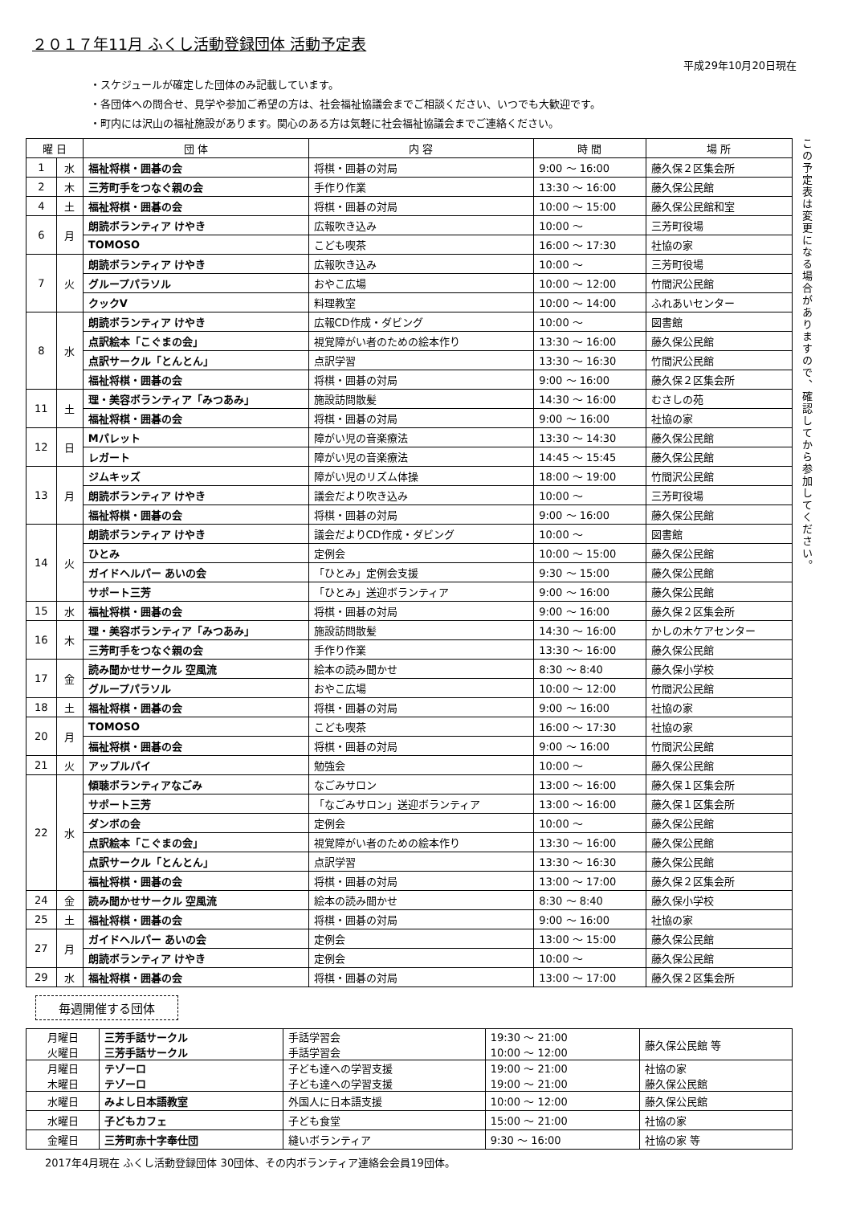２０１７年11月 ふくし活動登録団体 活動予定表
平成29年10月20日現在
・スケジュールが確定した団体のみ記載しています。
・各団体への問合せ、見学や参加ご希望の方は、社会福祉協議会までご相談ください、いつでも大歓迎です。
・町内には沢山の福祉施設があります。関心のある方は気軽に社会福祉協議会までご連絡ください。
| 曜 日 | | 団 体 | 内 容 | 時 間 | 場 所 |
| --- | --- | --- | --- | --- | --- |
| 1 | 水 | 福祉将棋・囲碁の会 | 将棋・囲碁の対局 | 9:00 ～ 16:00 | 藤久保２区集会所 |
| 2 | 木 | 三芳町手をつなぐ親の会 | 手作り作業 | 13:30 ～ 16:00 | 藤久保公民館 |
| 4 | 土 | 福祉将棋・囲碁の会 | 将棋・囲碁の対局 | 10:00 ～ 15:00 | 藤久保公民館和室 |
| 6 | 月 | 朗読ボランティア けやき | 広報吹き込み | 10:00 ～ | 三芳町役場 |
| | | TOMOSO | こども喫茶 | 16:00 ～ 17:30 | 社協の家 |
| 7 | 火 | 朗読ボランティア けやき | 広報吹き込み | 10:00 ～ | 三芳町役場 |
| | | グループパラソル | おやこ広場 | 10:00 ～ 12:00 | 竹間沢公民館 |
| | | クックV | 料理教室 | 10:00 ～ 14:00 | ふれあいセンター |
| 8 | 水 | 朗読ボランティア けやき | 広報CD作成・ダビング | 10:00 ～ | 図書館 |
| | | 点訳絵本「こぐまの会」 | 視覚障がい者のための絵本作り | 13:30 ～ 16:00 | 藤久保公民館 |
| | | 点訳サークル「とんとん」 | 点訳学習 | 13:30 ～ 16:30 | 竹間沢公民館 |
| | | 福祉将棋・囲碁の会 | 将棋・囲碁の対局 | 9:00 ～ 16:00 | 藤久保２区集会所 |
| 11 | 土 | 理・美容ボランティア「みつあみ」 | 施設訪問散髪 | 14:30 ～ 16:00 | むさしの苑 |
| | | 福祉将棋・囲碁の会 | 将棋・囲碁の対局 | 9:00 ～ 16:00 | 社協の家 |
| 12 | 日 | Mパレット | 障がい児の音楽療法 | 13:30 ～ 14:30 | 藤久保公民館 |
| | | レガート | 障がい児の音楽療法 | 14:45 ～ 15:45 | 藤久保公民館 |
| 13 | 月 | ジムキッズ | 障がい児のリズム体操 | 18:00 ～ 19:00 | 竹間沢公民館 |
| | | 朗読ボランティア けやき | 議会だより吹き込み | 10:00 ～ | 三芳町役場 |
| | | 福祉将棋・囲碁の会 | 将棋・囲碁の対局 | 9:00 ～ 16:00 | 藤久保公民館 |
| 14 | 火 | 朗読ボランティア けやき | 議会だよりCD作成・ダビング | 10:00 ～ | 図書館 |
| | | ひとみ | 定例会 | 10:00 ～ 15:00 | 藤久保公民館 |
| | | ガイドヘルパー あいの会 | 「ひとみ」定例会支援 | 9:30 ～ 15:00 | 藤久保公民館 |
| | | サポート三芳 | 「ひとみ」送迎ボランティア | 9:00 ～ 16:00 | 藤久保公民館 |
| 15 | 水 | 福祉将棋・囲碁の会 | 将棋・囲碁の対局 | 9:00 ～ 16:00 | 藤久保２区集会所 |
| 16 | 木 | 理・美容ボランティア「みつあみ」 | 施設訪問散髪 | 14:30 ～ 16:00 | かしの木ケアセンター |
| | | 三芳町手をつなぐ親の会 | 手作り作業 | 13:30 ～ 16:00 | 藤久保公民館 |
| 17 | 金 | 読み聞かせサークル 空風流 | 絵本の読み聞かせ | 8:30 ～ 8:40 | 藤久保小学校 |
| | | グループパラソル | おやこ広場 | 10:00 ～ 12:00 | 竹間沢公民館 |
| 18 | 土 | 福祉将棋・囲碁の会 | 将棋・囲碁の対局 | 9:00 ～ 16:00 | 社協の家 |
| 20 | 月 | TOMOSO | こども喫茶 | 16:00 ～ 17:30 | 社協の家 |
| | | 福祉将棋・囲碁の会 | 将棋・囲碁の対局 | 9:00 ～ 16:00 | 竹間沢公民館 |
| 21 | 火 | アップルパイ | 勉強会 | 10:00 ～ | 藤久保公民館 |
| 22 | 水 | 傾聴ボランティアなごみ | なごみサロン | 13:00 ～ 16:00 | 藤久保１区集会所 |
| | | サポート三芳 | 「なごみサロン」送迎ボランティア | 13:00 ～ 16:00 | 藤久保１区集会所 |
| | | ダンボの会 | 定例会 | 10:00 ～ | 藤久保公民館 |
| | | 点訳絵本「こぐまの会」 | 視覚障がい者のための絵本作り | 13:30 ～ 16:00 | 藤久保公民館 |
| | | 点訳サークル「とんとん」 | 点訳学習 | 13:30 ～ 16:30 | 藤久保公民館 |
| | | 福祉将棋・囲碁の会 | 将棋・囲碁の対局 | 13:00 ～ 17:00 | 藤久保２区集会所 |
| 24 | 金 | 読み聞かせサークル 空風流 | 絵本の読み聞かせ | 8:30 ～ 8:40 | 藤久保小学校 |
| 25 | 土 | 福祉将棋・囲碁の会 | 将棋・囲碁の対局 | 9:00 ～ 16:00 | 社協の家 |
| 27 | 月 | ガイドヘルパー あいの会 | 定例会 | 13:00 ～ 15:00 | 藤久保公民館 |
| | | 朗読ボランティア けやき | 定例会 | 10:00 ～ | 藤久保公民館 |
| 29 | 水 | 福祉将棋・囲碁の会 | 将棋・囲碁の対局 | 13:00 ～ 17:00 | 藤久保２区集会所 |
この予定表は変更になる場合がありますので、確認してから参加してください。
毎週開催する団体
| 月曜日 火曜日 | 三芳手話サークル 三芳手話サークル | 手話学習会 手話学習会 | 19:30 ～ 21:00 10:00 ～ 12:00 | 藤久保公民館 等 |
| 月曜日 木曜日 | テゾーロ テゾーロ | 子ども達への学習支援 子ども達への学習支援 | 19:00 ～ 21:00 19:00 ～ 21:00 | 社協の家 藤久保公民館 |
| 水曜日 | みよし日本語教室 | 外国人に日本語支援 | 10:00 ～ 12:00 | 藤久保公民館 |
| 水曜日 | 子どもカフェ | 子ども食堂 | 15:00 ～ 21:00 | 社協の家 |
| 金曜日 | 三芳町赤十字奉仕団 | 縫いボランティア | 9:30 ～ 16:00 | 社協の家 等 |
2017年4月現在 ふくし活動登録団体 30団体、その内ボランティア連絡会会員19団体。